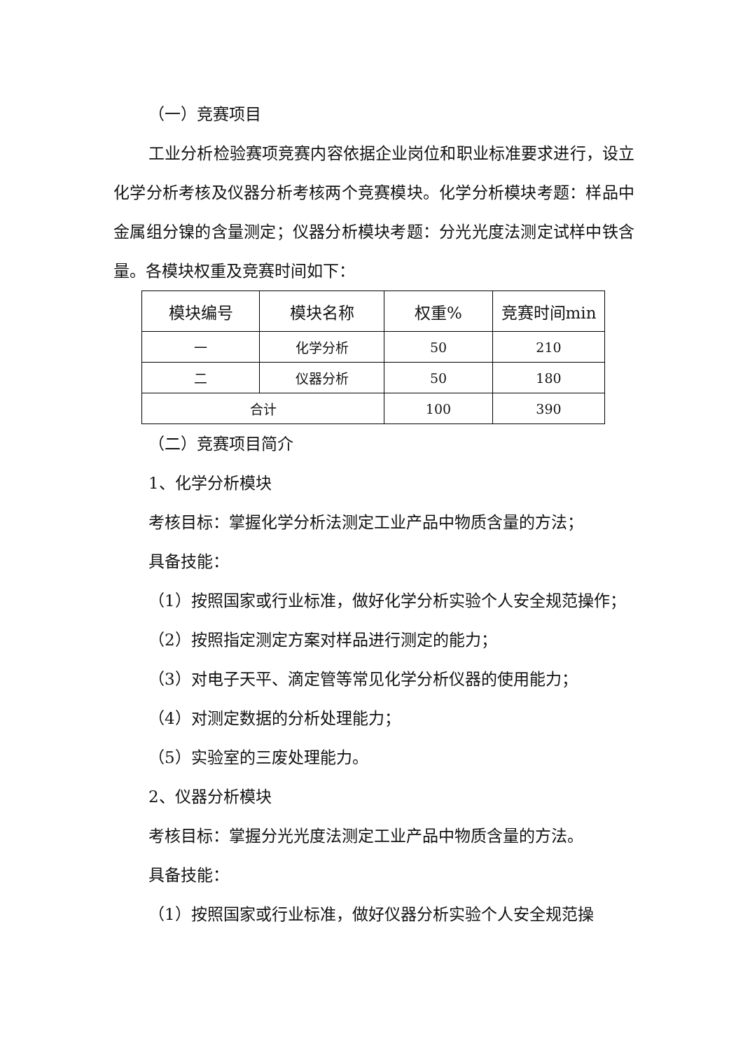（一）竞赛项目
工业分析检验赛项竞赛内容依据企业岗位和职业标准要求进行，设立化学分析考核及仪器分析考核两个竞赛模块。化学分析模块考题：样品中金属组分镍的含量测定；仪器分析模块考题：分光光度法测定试样中铁含量。各模块权重及竞赛时间如下：
| 模块编号 | 模块名称 | 权重% | 竞赛时间min |
| --- | --- | --- | --- |
| 一 | 化学分析 | 50 | 210 |
| 二 | 仪器分析 | 50 | 180 |
| 合计 | | 100 | 390 |
（二）竞赛项目简介
1、化学分析模块
考核目标：掌握化学分析法测定工业产品中物质含量的方法；
具备技能：
（1）按照国家或行业标准，做好化学分析实验个人安全规范操作；
（2）按照指定测定方案对样品进行测定的能力；
（3）对电子天平、滴定管等常见化学分析仪器的使用能力；
（4）对测定数据的分析处理能力；
（5）实验室的三废处理能力。
2、仪器分析模块
考核目标：掌握分光光度法测定工业产品中物质含量的方法。
具备技能：
（1）按照国家或行业标准，做好仪器分析实验个人安全规范操